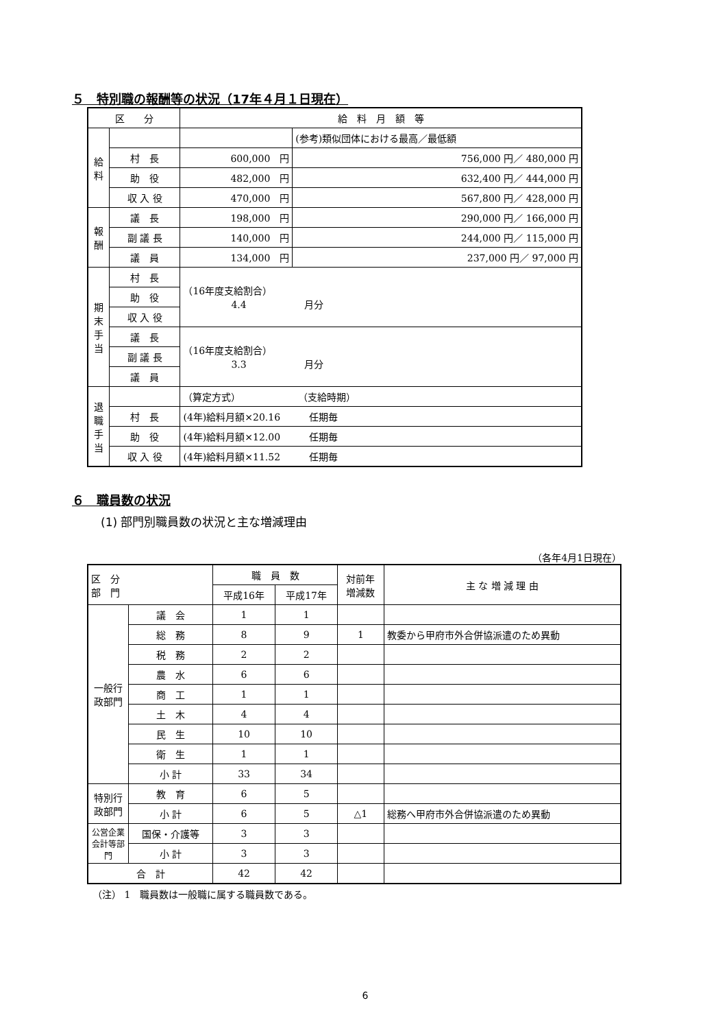５　特別職の報酬等の状況（17年４月１日現在）
| 区 分 | | 給 料 月 額 等 | |
| --- | --- | --- | --- |
| 給料 | | | (参考)類似団体における最高／最低額 |
| | 村 長 | 600,000 円 | 756,000 円／ 480,000 円 |
| | 助 役 | 482,000 円 | 632,400 円／ 444,000 円 |
| | 収 入 役 | 470,000 円 | 567,800 円／ 428,000 円 |
| 報酬 | 議 長 | 198,000 円 | 290,000 円／ 166,000 円 |
| | 副 議 長 | 140,000 円 | 244,000 円／ 115,000 円 |
| | 議 員 | 134,000 円 | 237,000 円／ 97,000 円 |
| 期末手当 | 村 長 | （16年度支給割合） 4.4 月分 | |
| | 助 役 | | |
| | 収 入 役 | | |
| | 議 長 | （16年度支給割合） 3.3 月分 | |
| | 副 議 長 | | |
| | 議 員 | | |
| 退職手当 | | （算定方式） （支給時期） | |
| | 村 長 | (4年)給料月額×20.16 任期毎 | |
| | 助 役 | (4年)給料月額×12.00 任期毎 | |
| | 収 入 役 | (4年)給料月額×11.52 任期毎 | |
６　職員数の状況
(1) 部門別職員数の状況と主な増減理由
（各年4月1日現在）
| 区 分 部 門 | | 職 員 数 | | 対前年 増減数 | 主 な 増 減 理 由 |
| --- | --- | --- | --- | --- | --- |
| | | 平成16年 | 平成17年 | | |
| 一般行政部門 | 議 会 | 1 | 1 | | |
| | 総 務 | 8 | 9 | 1 | 教委から甲府市外合併協派遣のため異動 |
| | 税 務 | 2 | 2 | | |
| | 農 水 | 6 | 6 | | |
| | 商 工 | 1 | 1 | | |
| | 土 木 | 4 | 4 | | |
| | 民 生 | 10 | 10 | | |
| | 衛 生 | 1 | 1 | | |
| | 小 計 | 33 | 34 | | |
| 特別行政部門 | 教 育 | 6 | 5 | | |
| | 小 計 | 6 | 5 | △1 | 総務へ甲府市外合併協派遣のため異動 |
| 公営企業会計等部門 | 国保・介護等 | 3 | 3 | | |
| | 小 計 | 3 | 3 | | |
| 合 計 | | 42 | 42 | | |
（注） 1　職員数は一般職に属する職員数である。
6